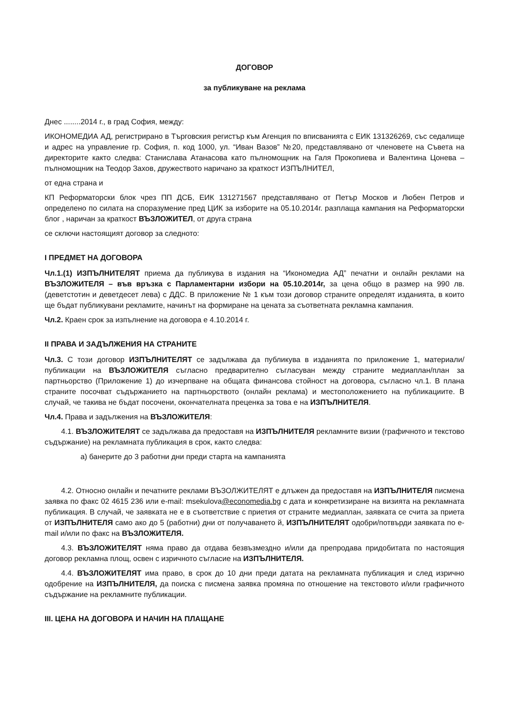ДОГОВОР
за публикуване на реклама
Днес ........2014 г., в град София, между:
ИКОНОМЕДИА АД, регистрирано в Търговския регистър към Агенция по вписванията с ЕИК 131326269, със седалище и адрес на управление гр. София, п. код 1000, ул. “Иван Вазов” №20, представлявано от членовете на Съвета на директорите както следва: Станислава Атанасова като пълномощник на Галя Прокопиева и Валентина Цонева – пълномощник на Теодор Захов, дружеството наричано за краткост ИЗПЪЛНИТЕЛ,
от една страна и
КП Реформаторски блок чрез ПП ДСБ, ЕИК 131271567 представлявано от Петър Москов и Любен Петров и определено по силата на споразумение пред ЦИК за изборите на 05.10.2014г. разплаща кампания на Реформаторски блог , наричан за краткост ВЪЗЛОЖИТЕЛ, от друга страна
се сключи настоящият договор за следното:
I ПРЕДМЕТ НА ДОГОВОРА
Чл.1.(1) ИЗПЪЛНИТЕЛЯТ приема да публикува в издания на “Икономедиа АД” печатни и онлайн реклами на ВЪЗЛОЖИТЕЛЯ – във връзка с Парламентарни избори на 05.10.2014г, за цена общо в размер на 990 лв. (деветстотин и деветдесет лева) с ДДС. В приложение № 1 към този договор страните определят изданията, в които ще бъдат публикувани рекламите, начинът на формиране на цената за съответната рекламна кампания.
Чл.2. Краен срок за изпълнение на договора е 4.10.2014 г.
II ПРАВА И ЗАДЪЛЖЕНИЯ НА СТРАНИТЕ
Чл.3. С този договор ИЗПЪЛНИТЕЛЯТ се задължава да публикува в изданията по приложение 1, материали/публикации на ВЪЗЛОЖИТЕЛЯ съгласно предварително съгласуван между страните медиаплан/план за партньорство (Приложение 1) до изчерпване на общата финансова стойност на договора, съгласно чл.1. В плана страните посочват съдържанието на партньорството (онлайн реклама) и местоположението на публикациите. В случай, че такива не бъдат посочени, окончателната преценка за това е на ИЗПЪЛНИТЕЛЯ.
Чл.4. Права и задължения на ВЪЗЛОЖИТЕЛЯ:
4.1. ВЪЗЛОЖИТЕЛЯТ се задължава да предоставя на ИЗПЪЛНИТЕЛЯ рекламните визии (графичното и текстово съдържание) на рекламната публикация в срок, както следва:
а) банерите до 3 работни дни преди старта на кампанията
4.2. Относно онлайн и печатните реклами ВЪЗОЛЖИТЕЛЯТ е длъжен да предоставя на ИЗПЪЛНИТЕЛЯ писмена заявка по факс 02 4615 236 или e-mail: msekulova@economedia.bg с дата и конкретизиране на визията на рекламната публикация. В случай, че заявката не е в съответствие с приетия от страните медиаплан, заявката се счита за приета от ИЗПЪЛНИТЕЛЯ само ако до 5 (работни) дни от получаването й, ИЗПЪЛНИТЕЛЯТ одобри/потвърди заявката по e-mail и/или по факс на ВЪЗЛОЖИТЕЛЯ.
4.3. ВЪЗЛОЖИТЕЛЯТ няма право да отдава безвъзмездно и/или да препродава придобитата по настоящия договор рекламна площ, освен с изричното съгласие на ИЗПЪЛНИТЕЛЯ.
4.4. ВЪЗЛОЖИТЕЛЯТ има право, в срок до 10 дни преди датата на рекламната публикация и след изрично одобрение на ИЗПЪЛНИТЕЛЯ, да поиска с писмена заявка промяна по отношение на текстовото и/или графичното съдържание на рекламните публикации.
III. ЦЕНА НА ДОГОВОРА И НАЧИН НА ПЛАЩАНЕ